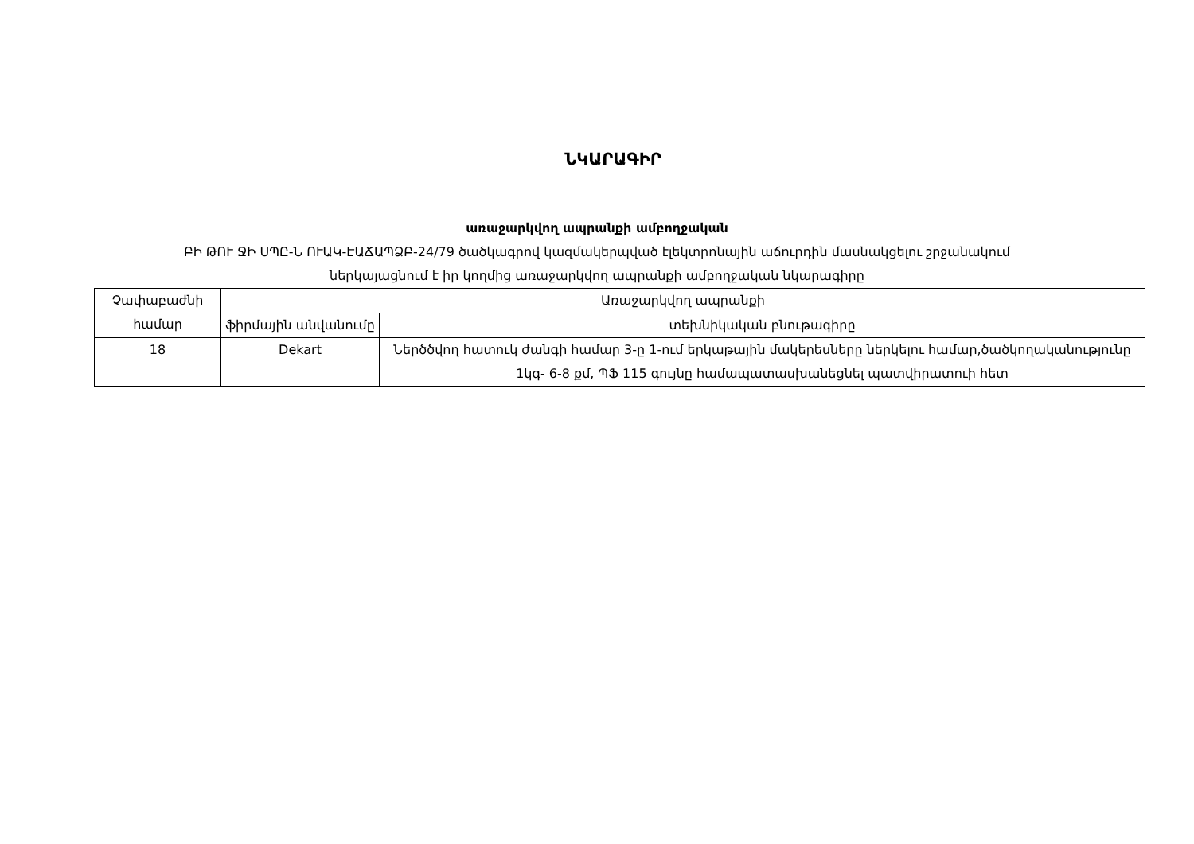ՆԿԱՐԱԳԻՐ
առաջարկվող ապրանքի ամբողջական
ԲԻ ԹՈՒ ՋԻ ՍՊԸ-Ն ՈՒԱԿ-ԷԱՃԱՊՁԲ-24/79 ծածկագրով կազմակերպված էլեկտրոնային աճուրդին մասնակցելու շրջանակում
ներկայացնում է իր կողմից առաջարկվող ապրանքի ամբողջական նկարագիրը
| Չափաբաժնի համար | Առաջարկվող ապրանքի | |
| | ֆիրմային անվանումը | տեխնիկական բնութագիրը |
| 18 | Dekart | Ներծծվող հատուկ ժանգի համար 3-ը 1-ում երկաթային մակերեսները ներկելու համար,ծածկողականությունը 1կգ- 6-8 քմ, ՊՖ 115 գույնը համապատասխանեցնել պատվիրատուի հետ |